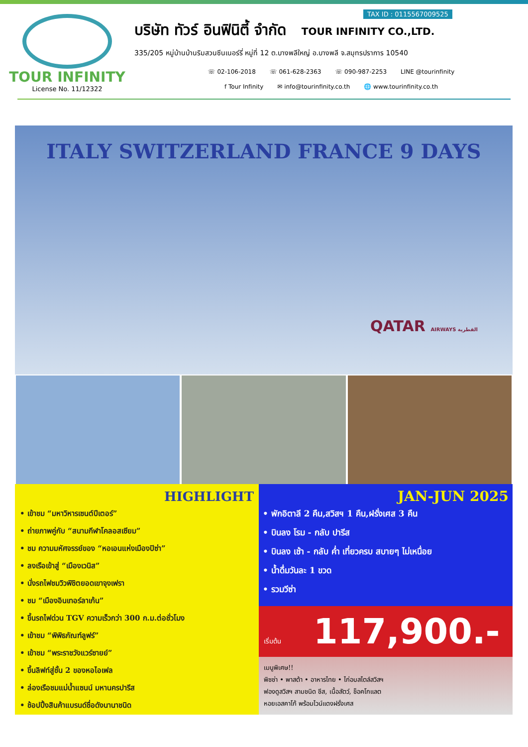TOUR INFINITY
License No. 11/12322
TAX ID : 0115567009525
บริษัท ทัวร์ อินฟินิตี้ จำกัด TOUR INFINITY CO.,LTD.
335/205 หมู่บ้านบ้านริมสวนซีนเนอร์รี่ หมู่ที่ 12 ต.บางพลีใหญ่ อ.บางพลี จ.สมุทรปราการ 10540
☏ 02-106-2018 ☏ 061-628-2363 ☏ 090-987-2253 LINE @tourinfinity
f Tour Infinity ✉ info@tourinfinity.co.th 🌐 www.tourinfinity.co.th
ITALY SWITZERLAND FRANCE 9 DAYS
QATAR AIRWAYS القطرية
HIGHLIGHT
• เข้าชม “มหาวิหารเซนต์ปีเตอร์”
• ถ่ายภาพคู่กับ “สนามกีฬาโคลอสเซียม”
• ชม ความมหัศจรรย์ของ “หอเอนแห่งเมืองปิซ่า”
• ลงเรือเข้าสู่ “เมืองเวนิส”
• นั่งรถไฟชมวิวพิชิตยอดเขาจุงเฟรา
• ชม “เมืองอินเทอร์ลาเก้น”
• ขึ้นรถไฟด่วน TGV ความเร็วกว่า 300 ก.ม.ต่อชั่วโมง
• เข้าชม “พิพิธภัณฑ์ลูฟร์”
• เข้าชม “พระราชวังแวร์ซายย์”
• ขึ้นลิฟท์สู่ชั้น 2 ของหอไอเฟล
• ล่องเรือชมแม่น้ำแซนน์ มหานครปารีส
• ช้อปปิ้งสินค้าแบรนด์ชื่อดังนานาชนิด
JAN-JUN 2025
• พักอิตาลี 2 คืน,สวิสฯ 1 คืน,ฝรั่งเศส 3 คืน
• บินลง โรม - กลับ ปารีส
• บินลง เช้า - กลับ ค่ำ เที่ยวครบ สบายๆ ไม่เหนื่อย
• น้ำดื่มวันละ 1 ขวด
• รวมวีซ่า
เริ่มต้น 117,900.-
เมนูพิเศษ!!
พิซซ่า • พาสต้า • อาหารไทย • ไก่อบสไตล์สวิสฯ
ฟองดูสวิสฯ สามชนิด ชีส, เนื้อสัตว์, ช็อคโกแลต
หอยเอสคาโก้ พร้อมไวน์แดงฝรั่งเศส